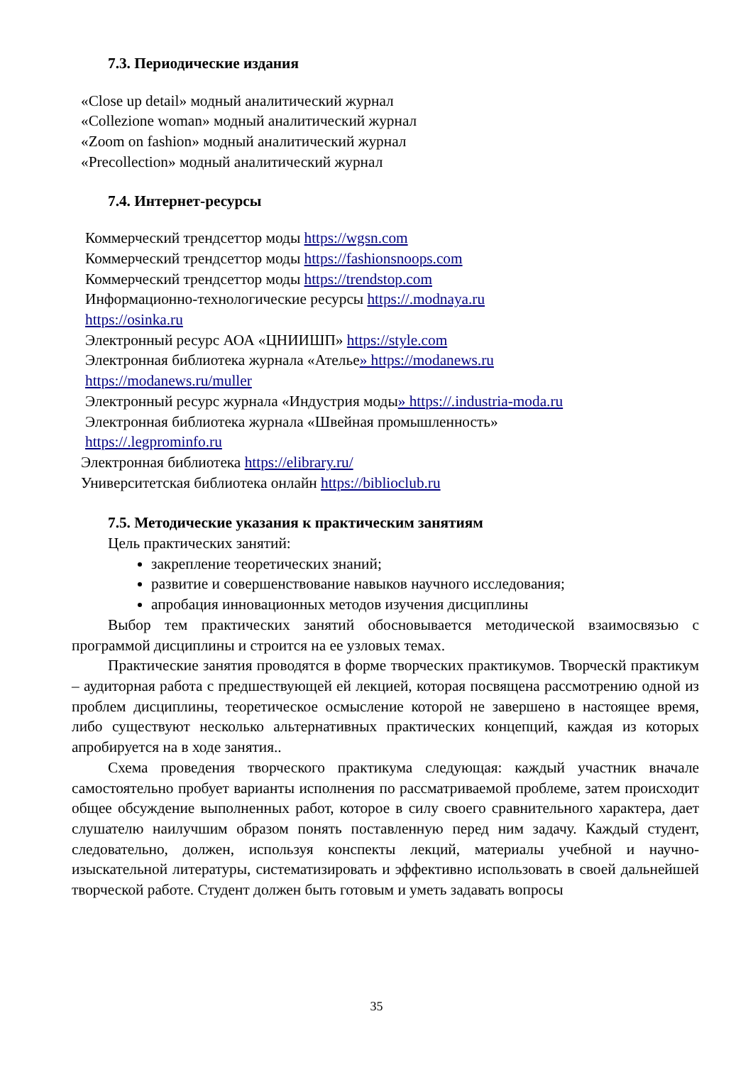7.3. Периодические издания
«Close up detail» модный аналитический журнал
«Collezione woman» модный аналитический журнал
«Zoom on fashion» модный аналитический журнал
«Precollection» модный аналитический журнал
7.4. Интернет-ресурсы
Коммерческий трендсеттор моды https://wgsn.com
Коммерческий трендсеттор моды https://fashionsnoops.com
Коммерческий трендсеттор моды https://trendstop.com
Информационно-технологические ресурсы https://.modnaya.ru
https://osinka.ru
Электронный ресурс АОА «ЦНИИШП» https://style.com
Электронная библиотека журнала «Ателье» https://modanews.ru
https://modanews.ru/muller
Электронный ресурс журнала «Индустрия моды» https://.industria-moda.ru
Электронная библиотека журнала «Швейная промышленность»
https://.legprominfo.ru
Электронная библиотека https://elibrary.ru/
Университетская библиотека онлайн https://biblioclub.ru
7.5. Методические указания к практическим занятиям
Цель практических занятий:
закрепление теоретических знаний;
развитие и совершенствование навыков научного исследования;
апробация инновационных методов изучения дисциплины
Выбор тем практических занятий обосновывается методической взаимосвязью с программой дисциплины и строится на ее узловых темах.
Практические занятия проводятся в форме творческих практикумов. Творческй практикум – аудиторная работа с предшествующей ей лекцией, которая посвящена рассмотрению одной из проблем дисциплины, теоретическое осмысление которой не завершено в настоящее время, либо существуют несколько альтернативных практических концепций, каждая из которых апробируется на в ходе занятия..
Схема проведения творческого практикума следующая: каждый участник вначале самостоятельно пробует варианты исполнения по рассматриваемой проблеме, затем происходит общее обсуждение выполненных работ, которое в силу своего сравнительного характера, дает слушателю наилучшим образом понять поставленную перед ним задачу. Каждый студент, следовательно, должен, используя конспекты лекций, материалы учебной и научно- изыскательной литературы, систематизировать и эффективно использовать в своей дальнейшей творческой работе. Студент должен быть готовым и уметь задавать вопросы
35